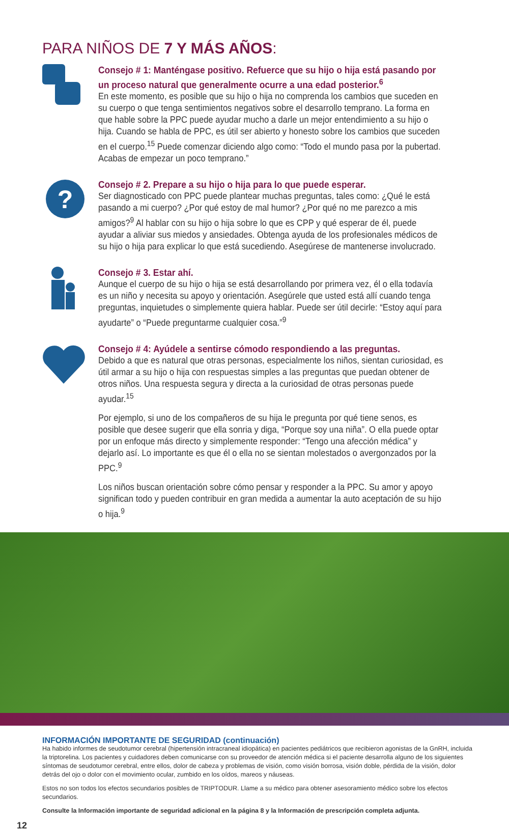PARA NIÑOS DE 7 Y MÁS AÑOS:
Consejo # 1: Manténgase positivo. Refuerce que su hijo o hija está pasando por un proceso natural que generalmente ocurre a una edad posterior.<sup>6</sup>
En este momento, es posible que su hijo o hija no comprenda los cambios que suceden en su cuerpo o que tenga sentimientos negativos sobre el desarrollo temprano. La forma en que hable sobre la PPC puede ayudar mucho a darle un mejor entendimiento a su hijo o hija. Cuando se habla de PPC, es útil ser abierto y honesto sobre los cambios que suceden en el cuerpo.<sup>15</sup> Puede comenzar diciendo algo como: “Todo el mundo pasa por la pubertad. Acabas de empezar un poco temprano.”
?
Consejo # 2. Prepare a su hijo o hija para lo que puede esperar.
Ser diagnosticado con PPC puede plantear muchas preguntas, tales como: ¿Qué le está pasando a mi cuerpo? ¿Por qué estoy de mal humor? ¿Por qué no me parezco a mis amigos?<sup>9</sup> Al hablar con su hijo o hija sobre lo que es CPP y qué esperar de él, puede ayudar a aliviar sus miedos y ansiedades. Obtenga ayuda de los profesionales médicos de su hijo o hija para explicar lo que está sucediendo. Asegúrese de mantenerse involucrado.
Consejo # 3. Estar ahí.
Aunque el cuerpo de su hijo o hija se está desarrollando por primera vez, él o ella todavía es un niño y necesita su apoyo y orientación. Asegúrele que usted está allí cuando tenga preguntas, inquietudes o simplemente quiera hablar. Puede ser útil decirle: “Estoy aquí para ayudarte” o “Puede preguntarme cualquier cosa.”<sup>9</sup>
Consejo # 4: Ayúdele a sentirse cómodo respondiendo a las preguntas.
Debido a que es natural que otras personas, especialmente los niños, sientan curiosidad, es útil armar a su hijo o hija con respuestas simples a las preguntas que puedan obtener de otros niños. Una respuesta segura y directa a la curiosidad de otras personas puede ayudar.<sup>15</sup>
Por ejemplo, si uno de los compañeros de su hija le pregunta por qué tiene senos, es posible que desee sugerir que ella sonria y diga, “Porque soy una niña”. O ella puede optar por un enfoque más directo y simplemente responder: “Tengo una afección médica” y dejarlo así. Lo importante es que él o ella no se sientan molestados o avergonzados por la PPC.<sup>9</sup>
Los niños buscan orientación sobre cómo pensar y responder a la PPC. Su amor y apoyo significan todo y pueden contribuir en gran medida a aumentar la auto aceptación de su hijo o hija.<sup>9</sup>
INFORMACIÓN IMPORTANTE DE SEGURIDAD (continuación)
Ha habido informes de seudotumor cerebral (hipertensión intracraneal idiopática) en pacientes pediátricos que recibieron agonistas de la GnRH, incluida la triptorelina. Los pacientes y cuidadores deben comunicarse con su proveedor de atención médica si el paciente desarrolla alguno de los siguientes síntomas de seudotumor cerebral, entre ellos, dolor de cabeza y problemas de visión, como visión borrosa, visión doble, pérdida de la visión, dolor detrás del ojo o dolor con el movimiento ocular, zumbido en los oídos, mareos y náuseas.
Estos no son todos los efectos secundarios posibles de TRIPTODUR. Llame a su médico para obtener asesoramiento médico sobre los efectos secundarios.
Consulte la Información importante de seguridad adicional en la página 8 y la Información de prescripción completa adjunta.
12